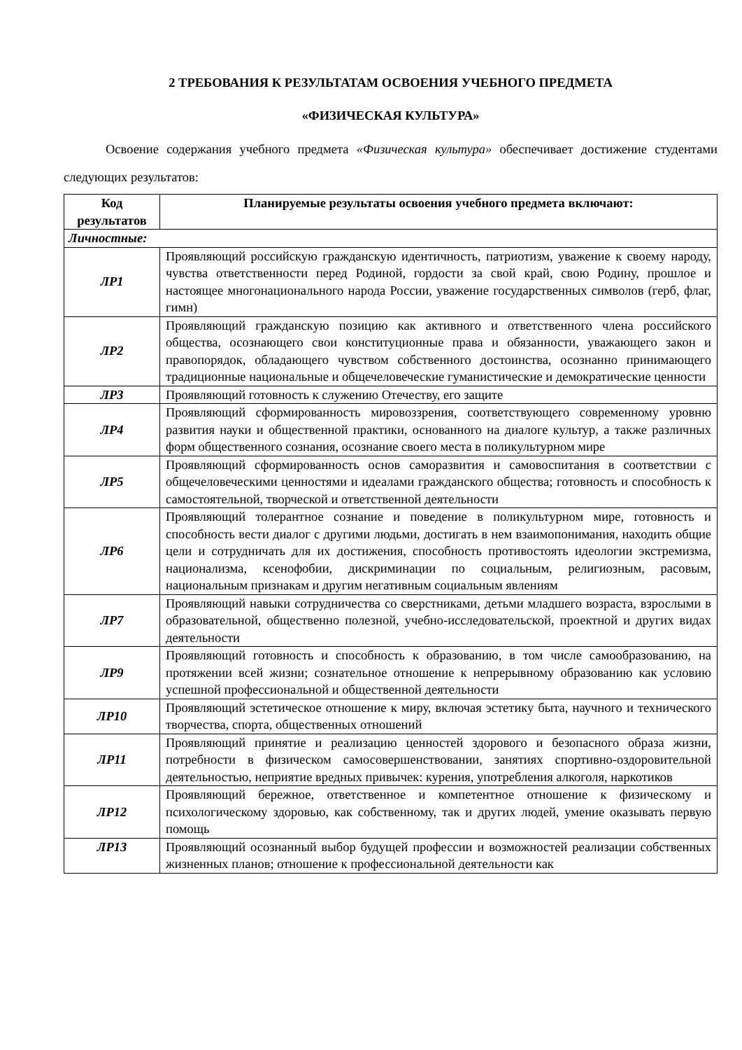2 ТРЕБОВАНИЯ К РЕЗУЛЬТАТАМ ОСВОЕНИЯ УЧЕБНОГО ПРЕДМЕТА
«ФИЗИЧЕСКАЯ КУЛЬТУРА»
Освоение содержания учебного предмета «Физическая культура» обеспечивает достижение студентами следующих результатов:
| Код результатов | Планируемые результаты освоения учебного предмета включают: |
| --- | --- |
| Личностные: | |
| ЛР1 | Проявляющий российскую гражданскую идентичность, патриотизм, уважение к своему народу, чувства ответственности перед Родиной, гордости за свой край, свою Родину, прошлое и настоящее многонационального народа России, уважение государственных символов (герб, флаг, гимн) |
| ЛР2 | Проявляющий гражданскую позицию как активного и ответственного члена российского общества, осознающего свои конституционные права и обязанности, уважающего закон и правопорядок, обладающего чувством собственного достоинства, осознанно принимающего традиционные национальные и общечеловеческие гуманистические и демократические ценности |
| ЛР3 | Проявляющий готовность к служению Отечеству, его защите |
| ЛР4 | Проявляющий сформированность мировоззрения, соответствующего современному уровню развития науки и общественной практики, основанного на диалоге культур, а также различных форм общественного сознания, осознание своего места в поликультурном мире |
| ЛР5 | Проявляющий сформированность основ саморазвития и самовоспитания в соответствии с общечеловеческими ценностями и идеалами гражданского общества; готовность и способность к самостоятельной, творческой и ответственной деятельности |
| ЛР6 | Проявляющий толерантное сознание и поведение в поликультурном мире, готовность и способность вести диалог с другими людьми, достигать в нем взаимопонимания, находить общие цели и сотрудничать для их достижения, способность противостоять идеологии экстремизма, национализма, ксенофобии, дискриминации по социальным, религиозным, расовым, национальным признакам и другим негативным социальным явлениям |
| ЛР7 | Проявляющий навыки сотрудничества со сверстниками, детьми младшего возраста, взрослыми в образовательной, общественно полезной, учебно-исследовательской, проектной и других видах деятельности |
| ЛР9 | Проявляющий готовность и способность к образованию, в том числе самообразованию, на протяжении всей жизни; сознательное отношение к непрерывному образованию как условию успешной профессиональной и общественной деятельности |
| ЛР10 | Проявляющий эстетическое отношение к миру, включая эстетику быта, научного и технического творчества, спорта, общественных отношений |
| ЛР11 | Проявляющий принятие и реализацию ценностей здорового и безопасного образа жизни, потребности в физическом самосовершенствовании, занятиях спортивно-оздоровительной деятельностью, неприятие вредных привычек: курения, употребления алкоголя, наркотиков |
| ЛР12 | Проявляющий бережное, ответственное и компетентное отношение к физическому и психологическому здоровью, как собственному, так и других людей, умение оказывать первую помощь |
| ЛР13 | Проявляющий осознанный выбор будущей профессии и возможностей реализации собственных жизненных планов; отношение к профессиональной деятельности как |